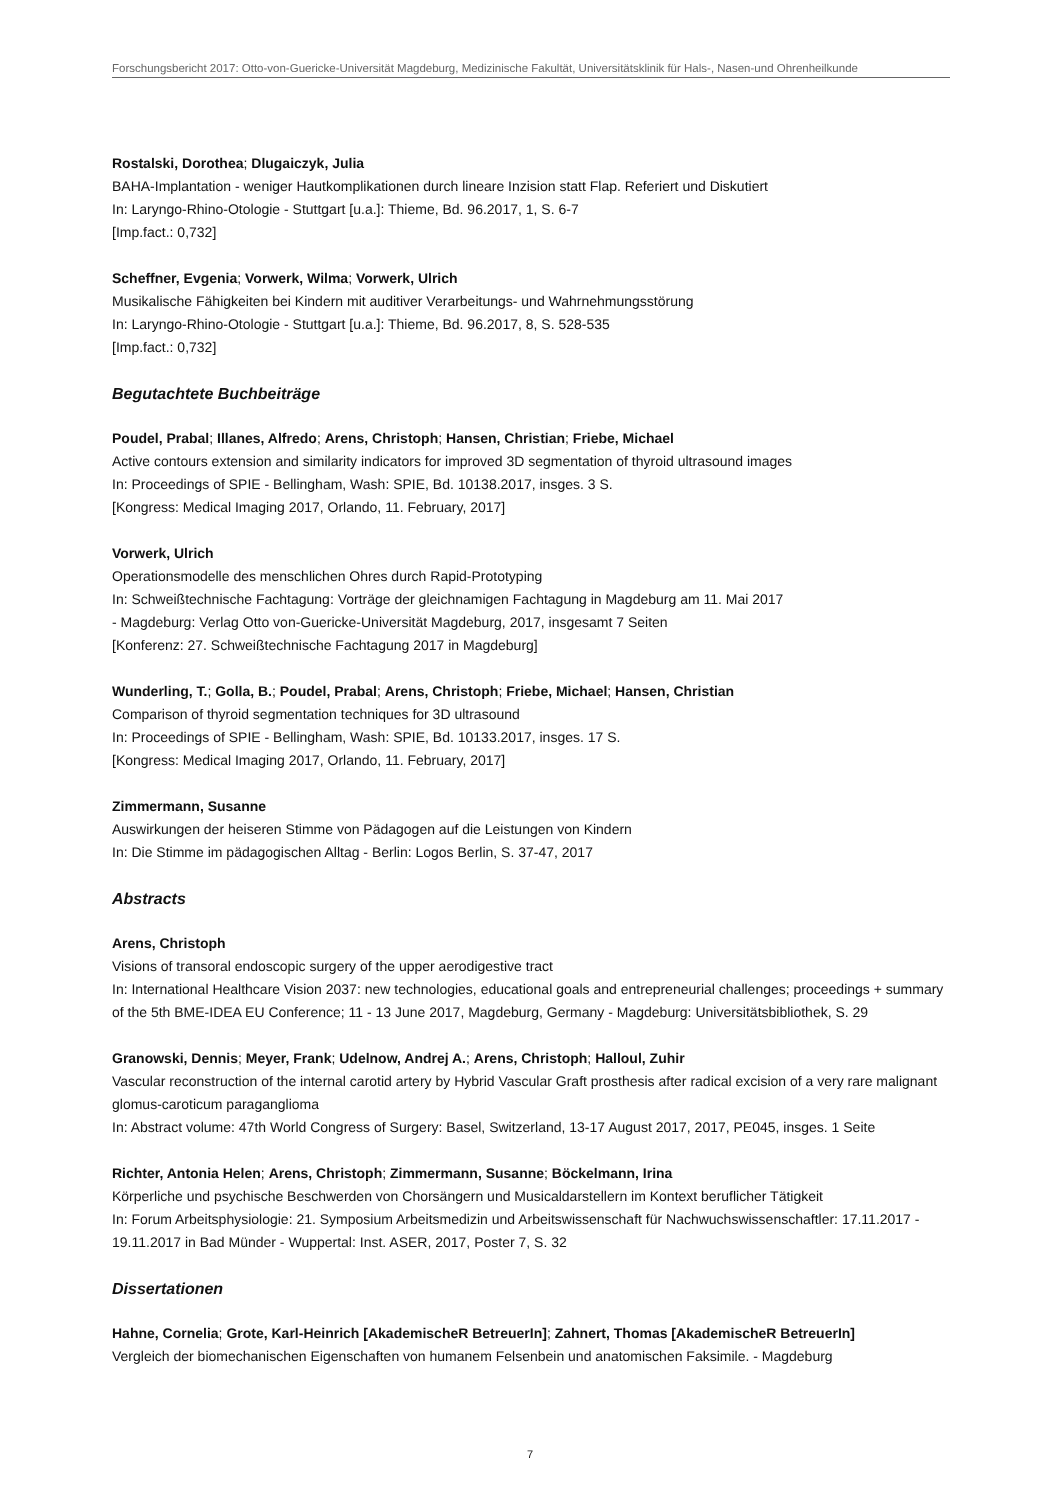Forschungsbericht 2017: Otto-von-Guericke-Universität Magdeburg, Medizinische Fakultät, Universitätsklinik für Hals-, Nasen-und Ohrenheilkunde
Rostalski, Dorothea; Dlugaiczyk, Julia
BAHA-Implantation - weniger Hautkomplikationen durch lineare Inzision statt Flap. Referiert und Diskutiert
In: Laryngo-Rhino-Otologie - Stuttgart [u.a.]: Thieme, Bd. 96.2017, 1, S. 6-7
[Imp.fact.: 0,732]
Scheffner, Evgenia; Vorwerk, Wilma; Vorwerk, Ulrich
Musikalische Fähigkeiten bei Kindern mit auditiver Verarbeitungs- und Wahrnehmungsstörung
In: Laryngo-Rhino-Otologie - Stuttgart [u.a.]: Thieme, Bd. 96.2017, 8, S. 528-535
[Imp.fact.: 0,732]
Begutachtete Buchbeiträge
Poudel, Prabal; Illanes, Alfredo; Arens, Christoph; Hansen, Christian; Friebe, Michael
Active contours extension and similarity indicators for improved 3D segmentation of thyroid ultrasound images
In: Proceedings of SPIE - Bellingham, Wash: SPIE, Bd. 10138.2017, insges. 3 S.
[Kongress: Medical Imaging 2017, Orlando, 11. February, 2017]
Vorwerk, Ulrich
Operationsmodelle des menschlichen Ohres durch Rapid-Prototyping
In: Schweißtechnische Fachtagung: Vorträge der gleichnamigen Fachtagung in Magdeburg am 11. Mai 2017
- Magdeburg: Verlag Otto von-Guericke-Universität Magdeburg, 2017, insgesamt 7 Seiten
[Konferenz: 27. Schweißtechnische Fachtagung 2017 in Magdeburg]
Wunderling, T.; Golla, B.; Poudel, Prabal; Arens, Christoph; Friebe, Michael; Hansen, Christian
Comparison of thyroid segmentation techniques for 3D ultrasound
In: Proceedings of SPIE - Bellingham, Wash: SPIE, Bd. 10133.2017, insges. 17 S.
[Kongress: Medical Imaging 2017, Orlando, 11. February, 2017]
Zimmermann, Susanne
Auswirkungen der heiseren Stimme von Pädagogen auf die Leistungen von Kindern
In: Die Stimme im pädagogischen Alltag - Berlin: Logos Berlin, S. 37-47, 2017
Abstracts
Arens, Christoph
Visions of transoral endoscopic surgery of the upper aerodigestive tract
In: International Healthcare Vision 2037: new technologies, educational goals and entrepreneurial challenges; proceedings + summary of the 5th BME-IDEA EU Conference; 11 - 13 June 2017, Magdeburg, Germany - Magdeburg: Universitätsbibliothek, S. 29
Granowski, Dennis; Meyer, Frank; Udelnow, Andrej A.; Arens, Christoph; Halloul, Zuhir
Vascular reconstruction of the internal carotid artery by Hybrid Vascular Graft prosthesis after radical excision of a very rare malignant glomus-caroticum paraganglioma
In: Abstract volume: 47th World Congress of Surgery: Basel, Switzerland, 13-17 August 2017, 2017, PE045, insges. 1 Seite
Richter, Antonia Helen; Arens, Christoph; Zimmermann, Susanne; Böckelmann, Irina
Körperliche und psychische Beschwerden von Chorsängern und Musicaldarstellern im Kontext beruflicher Tätigkeit
In: Forum Arbeitsphysiologie: 21. Symposium Arbeitsmedizin und Arbeitswissenschaft für Nachwuchswissenschaftler: 17.11.2017 - 19.11.2017 in Bad Münder - Wuppertal: Inst. ASER, 2017, Poster 7, S. 32
Dissertationen
Hahne, Cornelia; Grote, Karl-Heinrich [AkademischeR BetreuerIn]; Zahnert, Thomas [AkademischeR BetreuerIn]
Vergleich der biomechanischen Eigenschaften von humanem Felsenbein und anatomischen Faksimile. - Magdeburg
7